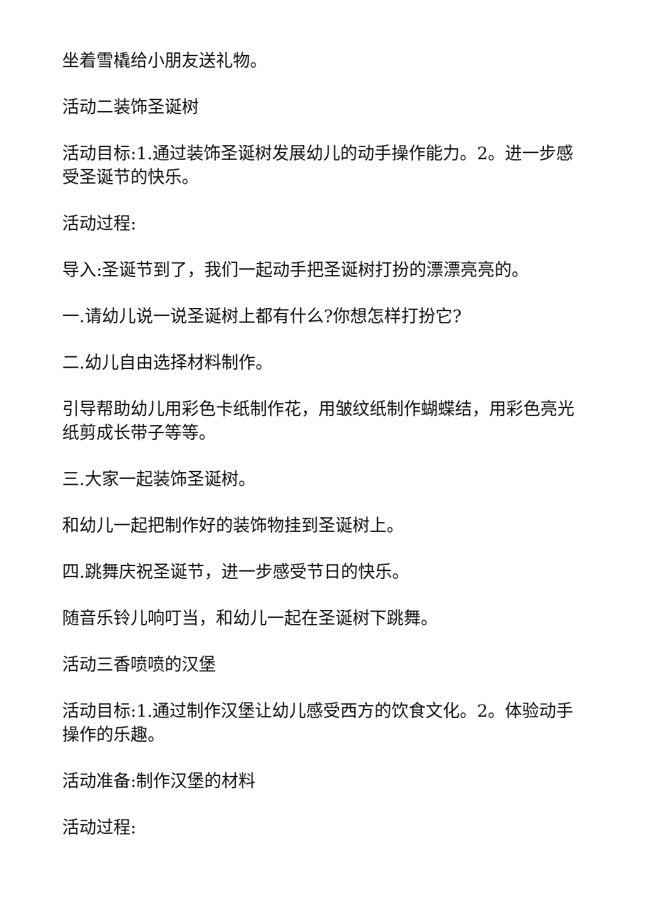坐着雪橇给小朋友送礼物。
活动二装饰圣诞树
活动目标:1.通过装饰圣诞树发展幼儿的动手操作能力。2。进一步感受圣诞节的快乐。
活动过程:
导入:圣诞节到了，我们一起动手把圣诞树打扮的漂漂亮亮的。
一.请幼儿说一说圣诞树上都有什么?你想怎样打扮它?
二.幼儿自由选择材料制作。
引导帮助幼儿用彩色卡纸制作花，用皱纹纸制作蝴蝶结，用彩色亮光纸剪成长带子等等。
三.大家一起装饰圣诞树。
和幼儿一起把制作好的装饰物挂到圣诞树上。
四.跳舞庆祝圣诞节，进一步感受节日的快乐。
随音乐铃儿响叮当，和幼儿一起在圣诞树下跳舞。
活动三香喷喷的汉堡
活动目标:1.通过制作汉堡让幼儿感受西方的饮食文化。2。体验动手操作的乐趣。
活动准备:制作汉堡的材料
活动过程: